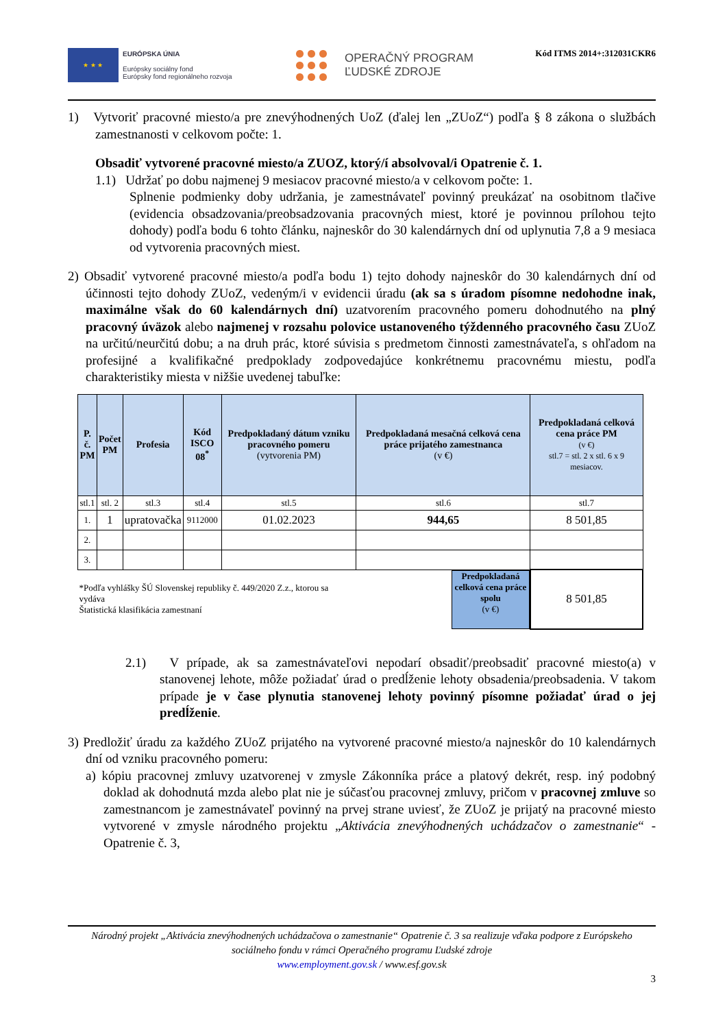★ ★ ★
EURÓPSKA ÚNIA
Európsky sociálny fond
Európsky fond regionálneho rozvoja
OPERAČNÝ PROGRAM
ĽUDSKÉ ZDROJE
Kód ITMS 2014+:312031CKR6
1) Vytvoriť pracovné miesto/a pre znevýhodnených UoZ (ďalej len „ZUoZ“) podľa § 8 zákona o službách zamestnanosti v celkovom počte: 1.
Obsadiť vytvorené pracovné miesto/a ZUOZ, ktorý/í absolvoval/i Opatrenie č. 1.
1.1) Udržať po dobu najmenej 9 mesiacov pracovné miesto/a v celkovom počte: 1.
Splnenie podmienky doby udržania, je zamestnávateľ povinný preukázať na osobitnom tlačive (evidencia obsadzovania/preobsadzovania pracovných miest, ktoré je povinnou prílohou tejto dohody) podľa bodu 6 tohto článku, najneskôr do 30 kalendárnych dní od uplynutia 7,8 a 9 mesiaca od vytvorenia pracovných miest.
2) Obsadiť vytvorené pracovné miesto/a podľa bodu 1) tejto dohody najneskôr do 30 kalendárnych dní od účinnosti tejto dohody ZUoZ, vedeným/i v evidencii úradu (ak sa s úradom písomne nedohodne inak, maximálne však do 60 kalendárnych dní) uzatvorením pracovného pomeru dohodnutého na plný pracovný úväzok alebo najmenej v rozsahu polovice ustanoveného týždenného pracovného času ZUoZ na určitú/neurčitú dobu; a na druh prác, ktoré súvisia s predmetom činnosti zamestnávateľa, s ohľadom na profesijné a kvalifikačné predpoklady zodpovedajúce konkrétnemu pracovnému miestu, podľa charakteristiky miesta v nižšie uvedenej tabuľke:
| P. č. PM | Počet PM | Profesia | Kód ISCO 08<sup>*</sup> | Predpokladaný dátum vzniku pracovného pomeru (vytvorenia PM) | Predpokladaná mesačná celková cena práce prijatého zamestnanca (v €) | Predpokladaná celková cena práce PM (v €) stl.7 = stl. 2 x stl. 6 x 9 mesiacov. |
| --- | --- | --- | --- | --- | --- | --- |
| stl.1 | stl. 2 | stl.3 | stl.4 | stl.5 | stl.6 | stl.7 |
| 1. | 1 | upratovačka | 9112000 | 01.02.2023 | 944,65 | 8 501,85 |
| 2. | | | | | | |
| 3. | | | | | | |
| *Podľa vyhlášky ŠÚ Slovenskej republiky č. 449/2020 Z.z., ktorou sa vydáva Štatistická klasifikácia zamestnaní | | | | | Predpokladaná celková cena práce spolu (v €) | 8 501,85 |
2.1) V prípade, ak sa zamestnávateľovi nepodarí obsadiť/preobsadiť pracovné miesto(a) v stanovenej lehote, môže požiadať úrad o predĺženie lehoty obsadenia/preobsadenia. V takom prípade je v čase plynutia stanovenej lehoty povinný písomne požiadať úrad o jej predĺženie.
3) Predložiť úradu za každého ZUoZ prijatého na vytvorené pracovné miesto/a najneskôr do 10 kalendárnych dní od vzniku pracovného pomeru:
a) kópiu pracovnej zmluvy uzatvorenej v zmysle Zákonníka práce a platový dekrét, resp. iný podobný doklad ak dohodnutá mzda alebo plat nie je súčasťou pracovnej zmluvy, pričom v pracovnej zmluve so zamestnancom je zamestnávateľ povinný na prvej strane uviesť, že ZUoZ je prijatý na pracovné miesto vytvorené v zmysle národného projektu „Aktivácia znevýhodnených uchádzačov o zamestnanie“ - Opatrenie č. 3,
Národný projekt „Aktivácia znevýhodnených uchádzačova o zamestnanie“ Opatrenie č. 3 sa realizuje vďaka podpore z Európskeho sociálneho fondu v rámci Operačného programu Ľudské zdroje
www.employment.gov.sk / www.esf.gov.sk
3